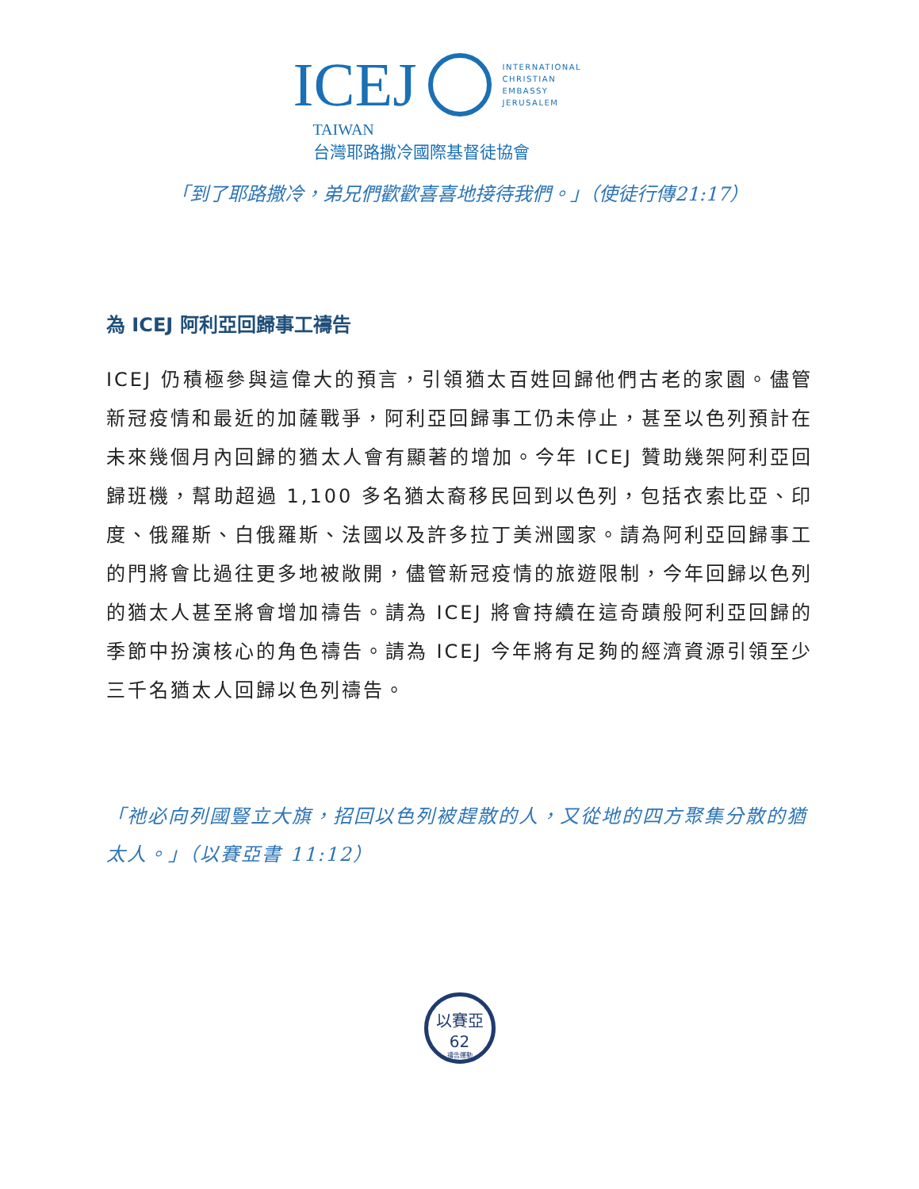ICEJ
INTERNATIONAL
CHRISTIAN
EMBASSY
JERUSALEM
TAIWAN
台灣耶路撒冷國際基督徒協會
「到了耶路撒冷，弟兄們歡歡喜喜地接待我們。」（使徒行傳21:17）
為 ICEJ 阿利亞回歸事工禱告
ICEJ 仍積極參與這偉大的預言，引領猶太百姓回歸他們古老的家園。儘管新冠疫情和最近的加薩戰爭，阿利亞回歸事工仍未停止，甚至以色列預計在未來幾個月內回歸的猶太人會有顯著的增加。今年 ICEJ 贊助幾架阿利亞回歸班機，幫助超過 1,100 多名猶太裔移民回到以色列，包括衣索比亞、印度、俄羅斯、白俄羅斯、法國以及許多拉丁美洲國家。請為阿利亞回歸事工的門將會比過往更多地被敞開，儘管新冠疫情的旅遊限制，今年回歸以色列的猶太人甚至將會增加禱告。請為 ICEJ 將會持續在這奇蹟般阿利亞回歸的季節中扮演核心的角色禱告。請為 ICEJ 今年將有足夠的經濟資源引領至少三千名猶太人回歸以色列禱告。
「祂必向列國豎立大旗，招回以色列被趕散的人，又從地的四方聚集分散的猶太人。」（以賽亞書 11:12）
以賽亞62
禱告運動